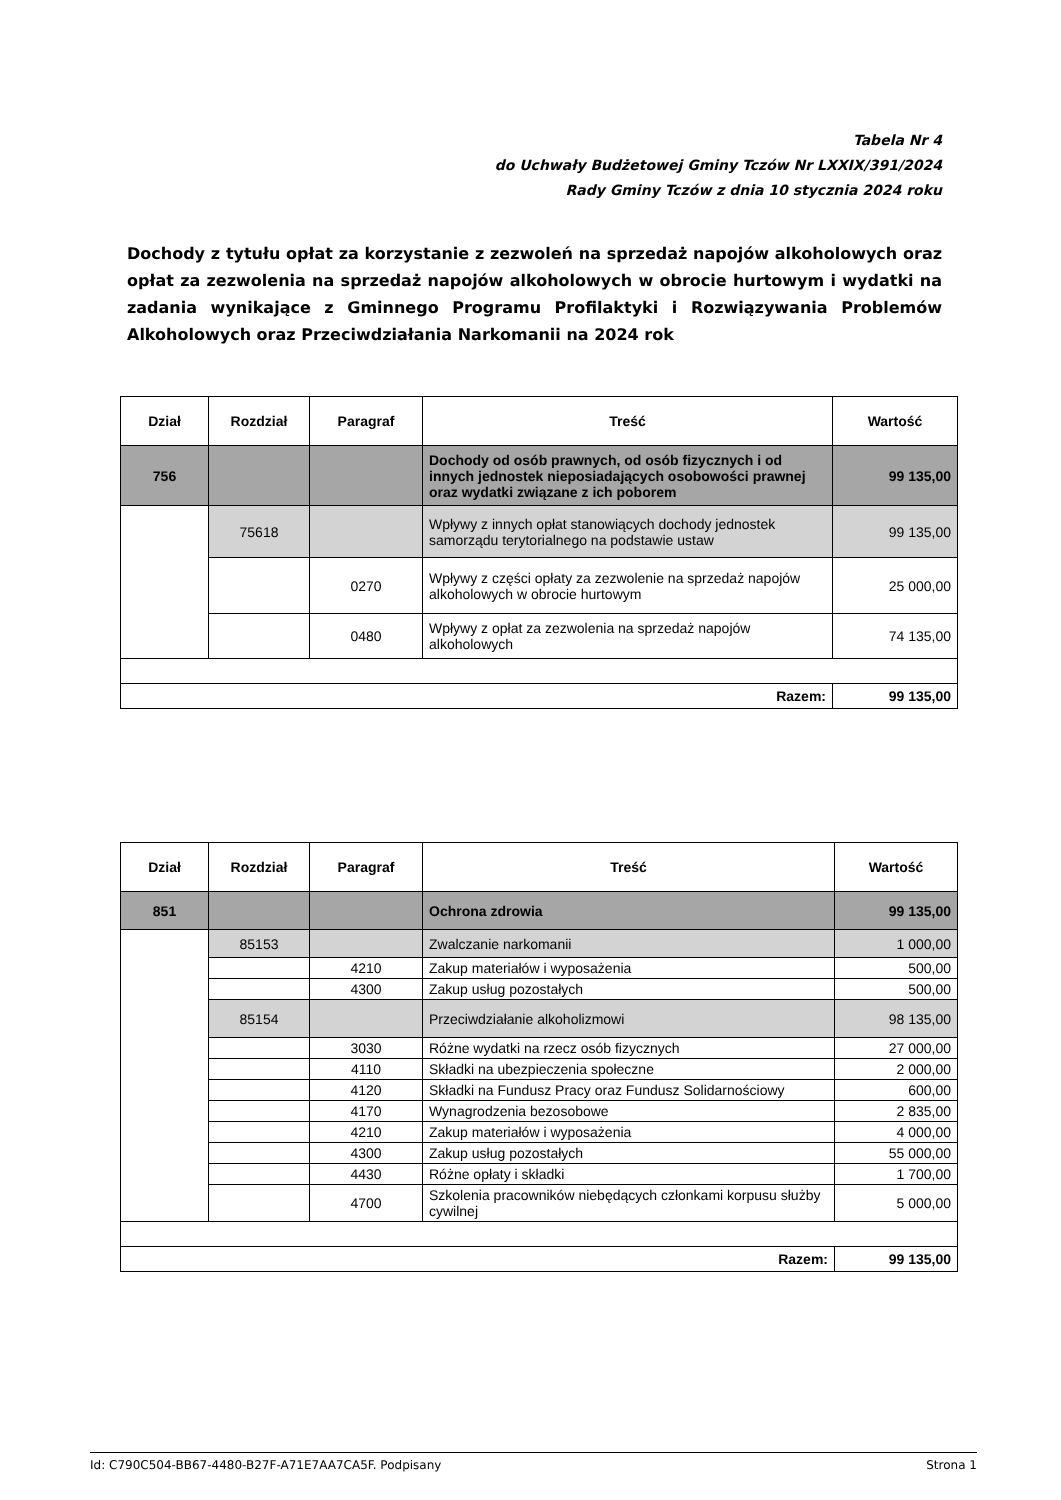Tabela Nr 4
do Uchwały Budżetowej Gminy Tczów Nr LXXIX/391/2024
Rady Gminy Tczów z dnia 10 stycznia 2024 roku
Dochody z tytułu opłat za korzystanie z zezwoleń na sprzedaż napojów alkoholowych oraz opłat za zezwolenia na sprzedaż napojów alkoholowych w obrocie hurtowym i wydatki na zadania wynikające z Gminnego Programu Profilaktyki i Rozwiązywania Problemów Alkoholowych oraz Przeciwdziałania Narkomanii na 2024 rok
| Dział | Rozdział | Paragraf | Treść | Wartość |
| --- | --- | --- | --- | --- |
| 756 | | | Dochody od osób prawnych, od osób fizycznych i od innych jednostek nieposiadających osobowości prawnej oraz wydatki związane z ich poborem | 99 135,00 |
| | 75618 | | Wpływy z innych opłat stanowiących dochody jednostek samorządu terytorialnego na podstawie ustaw | 99 135,00 |
| | | 0270 | Wpływy z części opłaty za zezwolenie na sprzedaż napojów alkoholowych w obrocie hurtowym | 25 000,00 |
| | | 0480 | Wpływy z opłat za zezwolenia na sprzedaż napojów alkoholowych | 74 135,00 |
| Razem: | | | | 99 135,00 |
| Dział | Rozdział | Paragraf | Treść | Wartość |
| --- | --- | --- | --- | --- |
| 851 | | | Ochrona zdrowia | 99 135,00 |
| | 85153 | | Zwalczanie narkomanii | 1 000,00 |
| | | 4210 | Zakup materiałów i wyposażenia | 500,00 |
| | | 4300 | Zakup usług pozostałych | 500,00 |
| | 85154 | | Przeciwdziałanie alkoholizmowi | 98 135,00 |
| | | 3030 | Różne wydatki na rzecz osób fizycznych | 27 000,00 |
| | | 4110 | Składki na ubezpieczenia społeczne | 2 000,00 |
| | | 4120 | Składki na Fundusz Pracy oraz Fundusz Solidarnościowy | 600,00 |
| | | 4170 | Wynagrodzenia bezosobowe | 2 835,00 |
| | | 4210 | Zakup materiałów i wyposażenia | 4 000,00 |
| | | 4300 | Zakup usług pozostałych | 55 000,00 |
| | | 4430 | Różne opłaty i składki | 1 700,00 |
| | | 4700 | Szkolenia pracowników niebędących członkami korpusu służby cywilnej | 5 000,00 |
| Razem: | | | | 99 135,00 |
Id: C790C504-BB67-4480-B27F-A71E7AA7CA5F. Podpisany Strona 1